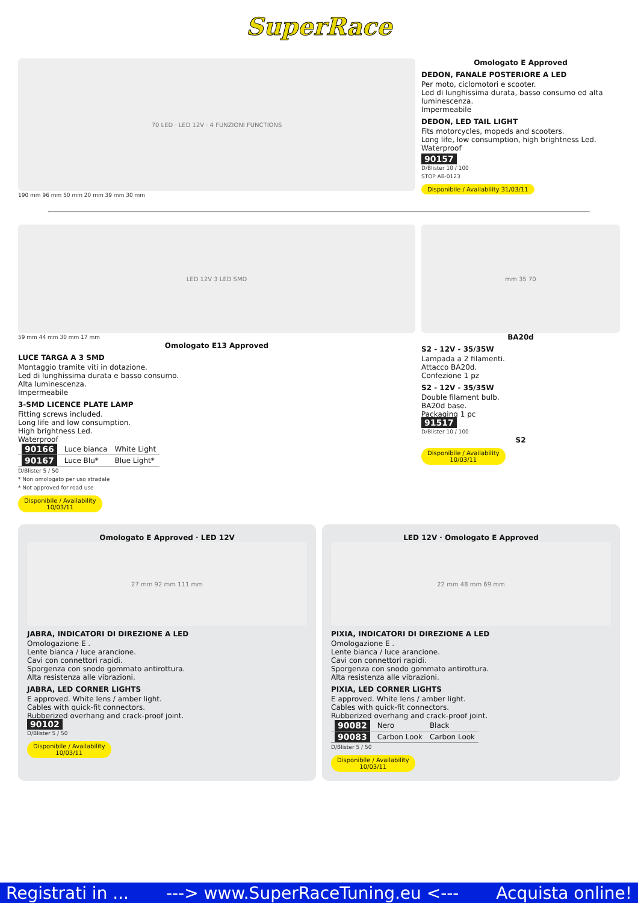SuperRace
70 LED · LED 12V · 4 FUNZIONI FUNCTIONS
190 mm 96 mm 50 mm 20 mm 39 mm 30 mm
Omologato E Approved
DEDON, FANALE POSTERIORE A LED
Per moto, ciclomotori e scooter.
Led di lunghissima durata, basso consumo ed alta luminescenza.
Impermeabile
DEDON, LED TAIL LIGHT
Fits motorcycles, mopeds and scooters.
Long life, low consumption, high brightness Led.
Waterproof
90157
D/Blister 10 / 100
STOP AB·0123
Disponibile / Availability 31/03/11
LED 12V 3 LED SMD
59 mm 44 mm 30 mm 17 mm
Omologato E13 Approved
LUCE TARGA A 3 SMD
Montaggio tramite viti in dotazione.
Led di lunghissima durata e basso consumo.
Alta luminescenza.
Impermeabile
3-SMD LICENCE PLATE LAMP
Fitting screws included.
Long life and low consumption.
High brightness Led.
Waterproof
| 90166 | Luce bianca | White Light |
| 90167 | Luce Blu* | Blue Light* |
D/Blister 5 / 50
* Non omologato per uso stradale
* Not approved for road use
Disponibile / Availability
10/03/11
mm 35 70
BA20d
S2 - 12V - 35/35W
Lampada a 2 filamenti.
Attacco BA20d.
Confezione 1 pz
S2 - 12V - 35/35W
Double filament bulb.
BA20d base.
Packaging 1 pc
91517
D/Blister 10 / 100
S2
Disponibile / Availability
10/03/11
Omologato E Approved · LED 12V
27 mm 92 mm 111 mm
JABRA, INDICATORI DI DIREZIONE A LED
Omologazione E .
Lente bianca / luce arancione.
Cavi con connettori rapidi.
Sporgenza con snodo gommato antirottura.
Alta resistenza alle vibrazioni.
JABRA, LED CORNER LIGHTS
E approved. White lens / amber light.
Cables with quick-fit connectors.
Rubberized overhang and crack-proof joint.
90102
D/Blister 5 / 50
Disponibile / Availability
10/03/11
LED 12V · Omologato E Approved
22 mm 48 mm 69 mm
PIXIA, INDICATORI DI DIREZIONE A LED
Omologazione E .
Lente bianca / luce arancione.
Cavi con connettori rapidi.
Sporgenza con snodo gommato antirottura.
Alta resistenza alle vibrazioni.
PIXIA, LED CORNER LIGHTS
E approved. White lens / amber light.
Cables with quick-fit connectors.
Rubberized overhang and crack-proof joint.
| 90082 | Nero | Black |
| 90083 | Carbon Look | Carbon Look |
D/Blister 5 / 50
Disponibile / Availability
10/03/11
Registrati in ... ---> www.SuperRaceTuning.eu <--- Acquista online!